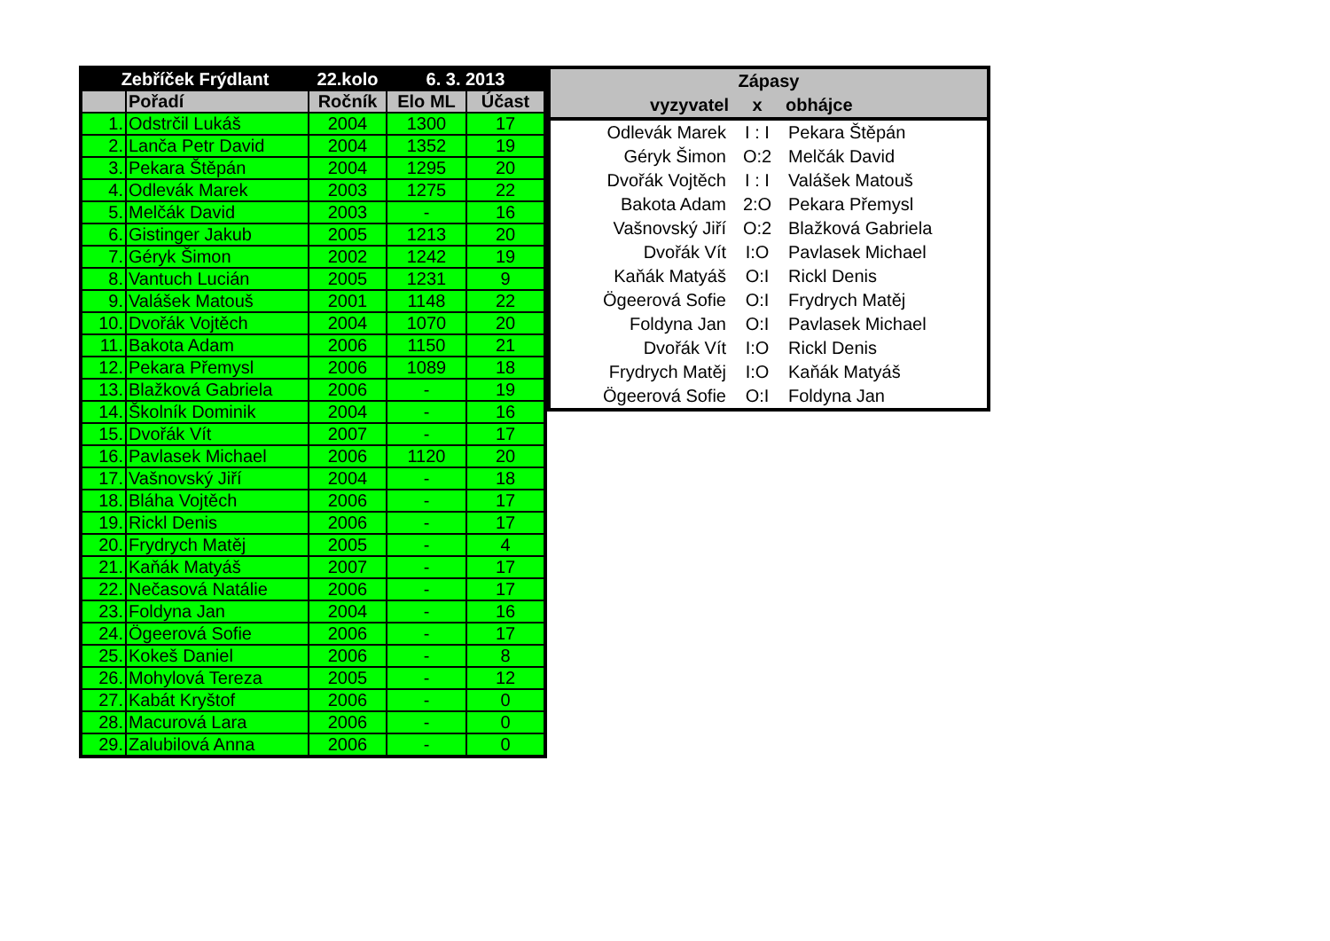| Zebříček Frýdlant | | 22.kolo | 6. 3. 2013 | |
| --- | --- | --- | --- | --- |
| | Pořadí | Ročník | Elo ML | Účast |
| 1. | Odstrčil Lukáš | 2004 | 1300 | 17 |
| 2. | Lanča Petr David | 2004 | 1352 | 19 |
| 3. | Pekara Štěpán | 2004 | 1295 | 20 |
| 4. | Odlevák Marek | 2003 | 1275 | 22 |
| 5. | Melčák David | 2003 | - | 16 |
| 6. | Gistinger Jakub | 2005 | 1213 | 20 |
| 7. | Géryk Šimon | 2002 | 1242 | 19 |
| 8. | Vantuch Lucián | 2005 | 1231 | 9 |
| 9. | Valášek Matouš | 2001 | 1148 | 22 |
| 10. | Dvořák Vojtěch | 2004 | 1070 | 20 |
| 11. | Bakota Adam | 2006 | 1150 | 21 |
| 12. | Pekara Přemysl | 2006 | 1089 | 18 |
| 13. | Blažková Gabriela | 2006 | - | 19 |
| 14. | Školník Dominik | 2004 | - | 16 |
| 15. | Dvořák Vít | 2007 | - | 17 |
| 16. | Pavlasek Michael | 2006 | 1120 | 20 |
| 17. | Vašnovský Jiří | 2004 | - | 18 |
| 18. | Bláha Vojtěch | 2006 | - | 17 |
| 19. | Rickl Denis | 2006 | - | 17 |
| 20. | Frydrych Matěj | 2005 | - | 4 |
| 21. | Kaňák Matyáš | 2007 | - | 17 |
| 22. | Nečasová Natálie | 2006 | - | 17 |
| 23. | Foldyna Jan | 2004 | - | 16 |
| 24. | Ögeerová Sofie | 2006 | - | 17 |
| 25. | Kokeš Daniel | 2006 | - | 8 |
| 26. | Mohylová Tereza | 2005 | - | 12 |
| 27. | Kabát Kryštof | 2006 | - | 0 |
| 28. | Macurová Lara | 2006 | - | 0 |
| 29. | Zalubilová Anna | 2006 | - | 0 |
| Zápasy | | |
| --- | --- | --- |
| vyzyvatel | x | obhájce |
| Odlevák Marek | I : I | Pekara Štěpán |
| Géryk Šimon | O:2 | Melčák David |
| Dvořák Vojtěch | I : I | Valášek Matouš |
| Bakota Adam | 2:O | Pekara Přemysl |
| Vašnovský Jiří | O:2 | Blažková Gabriela |
| Dvořák Vít | I:O | Pavlasek Michael |
| Kaňák Matyáš | O:I | Rickl Denis |
| Ögeerová Sofie | O:I | Frydrych Matěj |
| Foldyna Jan | O:I | Pavlasek Michael |
| Dvořák Vít | I:O | Rickl Denis |
| Frydrych Matěj | I:O | Kaňák Matyáš |
| Ögeerová Sofie | O:I | Foldyna Jan |